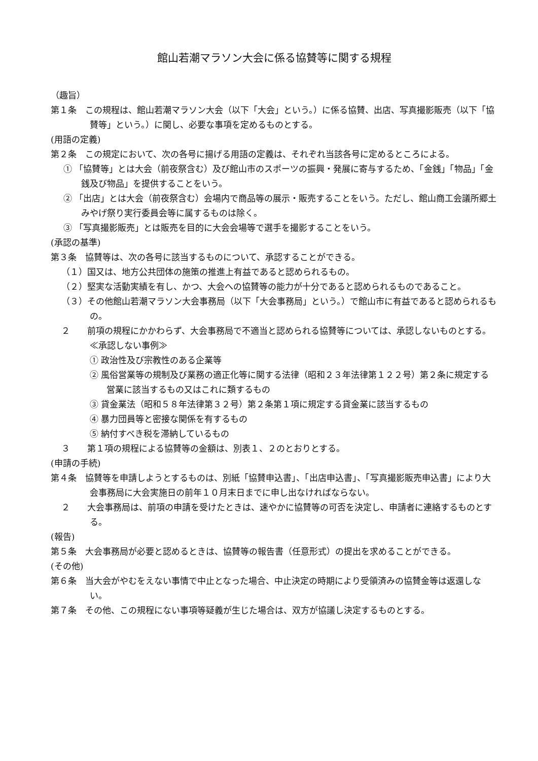館山若潮マラソン大会に係る協賛等に関する規程
（趣旨）
第１条　この規程は、館山若潮マラソン大会（以下「大会」という。）に係る協賛、出店、写真撮影販売（以下「協賛等」という。）に関し、必要な事項を定めるものとする。
(用語の定義)
第２条　この規定において、次の各号に揚げる用語の定義は、それぞれ当該各号に定めるところによる。
① 「協賛等」とは大会（前夜祭含む）及び館山市のスポーツの振興・発展に寄与するため、「金銭」「物品」「金銭及び物品」を提供することをいう。
② 「出店」とは大会（前夜祭含む）会場内で商品等の展示・販売することをいう。ただし、館山商工会議所郷土みやげ祭り実行委員会等に属するものは除く。
③ 「写真撮影販売」とは販売を目的に大会会場等で選手を撮影することをいう。
(承認の基準)
第３条　協賛等は、次の各号に該当するものについて、承認することができる。
（１）国又は、地方公共団体の施策の推進上有益であると認められるもの。
（２）堅実な活動実績を有し、かつ、大会への協賛等の能力が十分であると認められるものであること。
（３）その他館山若潮マラソン大会事務局（以下「大会事務局」という。）で館山市に有益であると認められるもの。
２　　前項の規程にかかわらず、大会事務局で不適当と認められる協賛等については、承認しないものとする。
≪承認しない事例≫
① 政治性及び宗教性のある企業等
② 風俗営業等の規制及び業務の適正化等に関する法律（昭和２３年法律第１２２号）第２条に規定する営業に該当するもの又はこれに類するもの
③ 貸金業法（昭和５８年法律第３２号）第２条第１項に規定する貸金業に該当するもの
④ 暴力団員等と密接な関係を有するもの
⑤ 納付すべき税を滞納しているもの
３　　第１項の規程による協賛等の金額は、別表１、２のとおりとする。
(申請の手続)
第４条　協賛等を申請しようとするものは、別紙「協賛申込書」、「出店申込書」、「写真撮影販売申込書」により大会事務局に大会実施日の前年１０月末日までに申し出なければならない。
２　　大会事務局は、前項の申請を受けたときは、速やかに協賛等の可否を決定し、申請者に連絡するものとする。
(報告)
第５条　大会事務局が必要と認めるときは、協賛等の報告書（任意形式）の提出を求めることができる。
(その他)
第６条　当大会がやむをえない事情で中止となった場合、中止決定の時期により受領済みの協賛金等は返還しない。
第７条　その他、この規程にない事項等疑義が生じた場合は、双方が協議し決定するものとする。